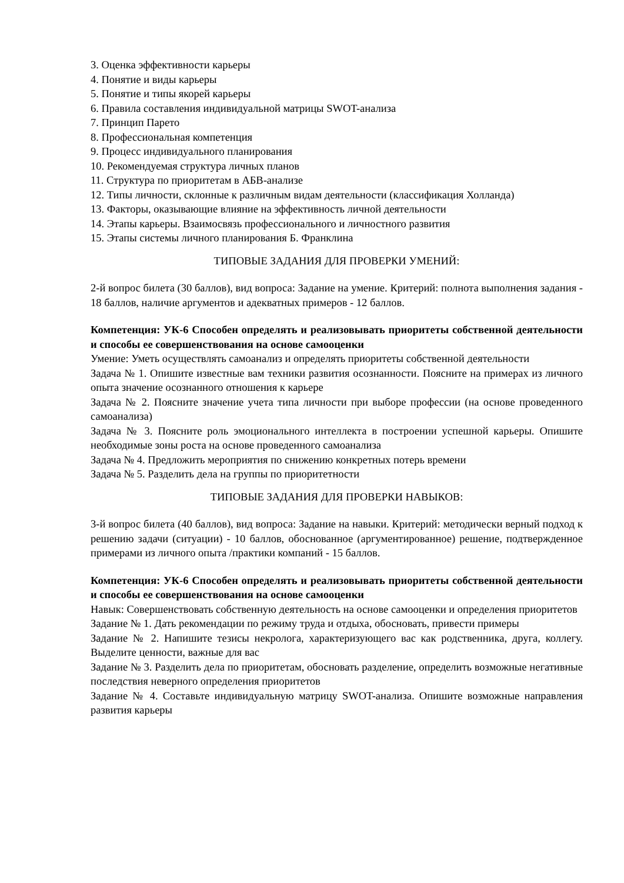3. Оценка эффективности карьеры
4. Понятие и виды карьеры
5. Понятие и типы якорей карьеры
6. Правила составления индивидуальной матрицы SWOT-анализа
7. Принцип Парето
8. Профессиональная компетенция
9. Процесс индивидуального планирования
10. Рекомендуемая структура личных планов
11. Структура по приоритетам в АБВ-анализе
12. Типы личности, склонные к различным видам деятельности (классификация Холланда)
13. Факторы, оказывающие влияние на эффективность личной деятельности
14. Этапы карьеры. Взаимосвязь профессионального и личностного развития
15. Этапы системы личного планирования Б. Франклина
ТИПОВЫЕ ЗАДАНИЯ ДЛЯ ПРОВЕРКИ УМЕНИЙ:
2-й вопрос билета (30 баллов), вид вопроса: Задание на умение. Критерий: полнота выполнения задания - 18 баллов, наличие аргументов и адекватных примеров - 12 баллов.
Компетенция: УК-6 Способен определять и реализовывать приоритеты собственной деятельности и способы ее совершенствования на основе самооценки
Умение: Уметь осуществлять самоанализ и определять приоритеты собственной деятельности
Задача № 1. Опишите известные вам техники развития осознанности. Поясните на примерах из личного опыта значение осознанного отношения к карьере
Задача № 2. Поясните значение учета типа личности при выборе профессии (на основе проведенного самоанализа)
Задача № 3. Поясните роль эмоционального интеллекта в построении успешной карьеры. Опишите необходимые зоны роста на основе проведенного самоанализа
Задача № 4. Предложить мероприятия по снижению конкретных потерь времени
Задача № 5. Разделить дела на группы по приоритетности
ТИПОВЫЕ ЗАДАНИЯ ДЛЯ ПРОВЕРКИ НАВЫКОВ:
3-й вопрос билета (40 баллов), вид вопроса: Задание на навыки. Критерий: методически верный подход к решению задачи (ситуации) - 10 баллов, обоснованное (аргументированное) решение, подтвержденное примерами из личного опыта /практики компаний - 15 баллов.
Компетенция: УК-6 Способен определять и реализовывать приоритеты собственной деятельности и способы ее совершенствования на основе самооценки
Навык: Совершенствовать собственную деятельность на основе самооценки и определения приоритетов
Задание № 1. Дать рекомендации по режиму труда и отдыха, обосновать, привести примеры
Задание № 2. Напишите тезисы некролога, характеризующего вас как родственника, друга, коллегу. Выделите ценности, важные для вас
Задание № 3. Разделить дела по приоритетам, обосновать разделение, определить возможные негативные последствия неверного определения приоритетов
Задание № 4. Составьте индивидуальную матрицу SWOT-анализа. Опишите возможные направления развития карьеры